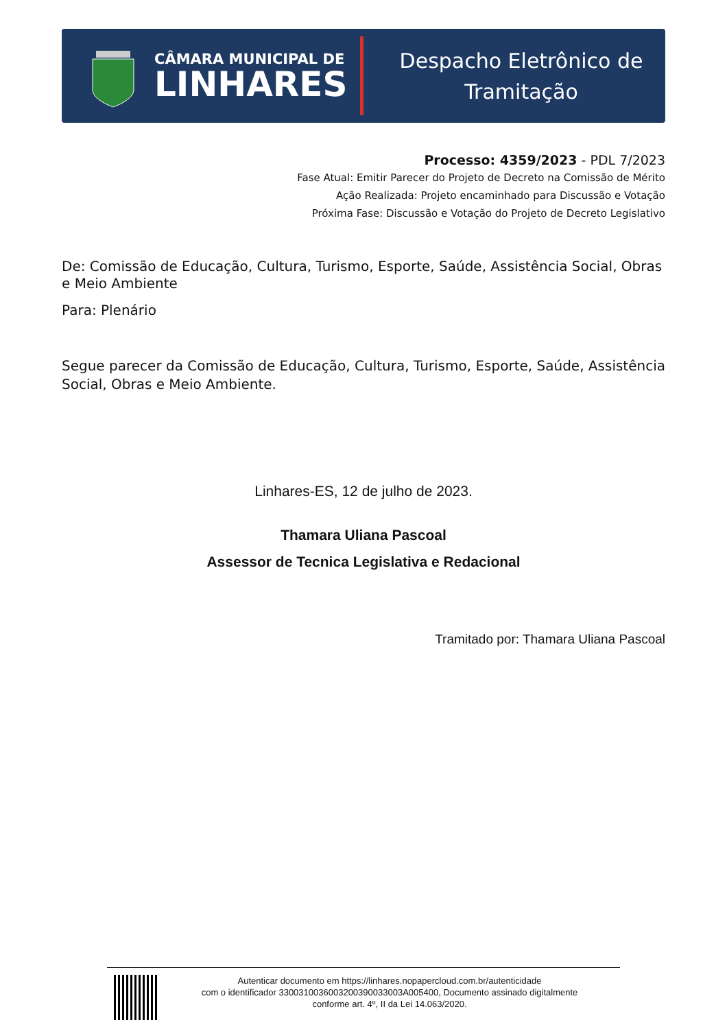CÂMARA MUNICIPAL DE
LINHARES
Despacho Eletrônico de
Tramitação
Processo: 4359/2023 - PDL 7/2023
Fase Atual: Emitir Parecer do Projeto de Decreto na Comissão de Mérito
Ação Realizada: Projeto encaminhado para Discussão e Votação
Próxima Fase: Discussão e Votação do Projeto de Decreto Legislativo
De: Comissão de Educação, Cultura, Turismo, Esporte, Saúde, Assistência Social, Obras e Meio Ambiente
Para: Plenário
Segue parecer da Comissão de Educação, Cultura, Turismo, Esporte, Saúde, Assistência Social, Obras e Meio Ambiente.
Linhares-ES, 12 de julho de 2023.
Thamara Uliana Pascoal
Assessor de Tecnica Legislativa e Redacional
Tramitado por: Thamara Uliana Pascoal
Autenticar documento em https://linhares.nopapercloud.com.br/autenticidade
com o identificador 3300310036003200390033003A005400, Documento assinado digitalmente
conforme art. 4º, II da Lei 14.063/2020.